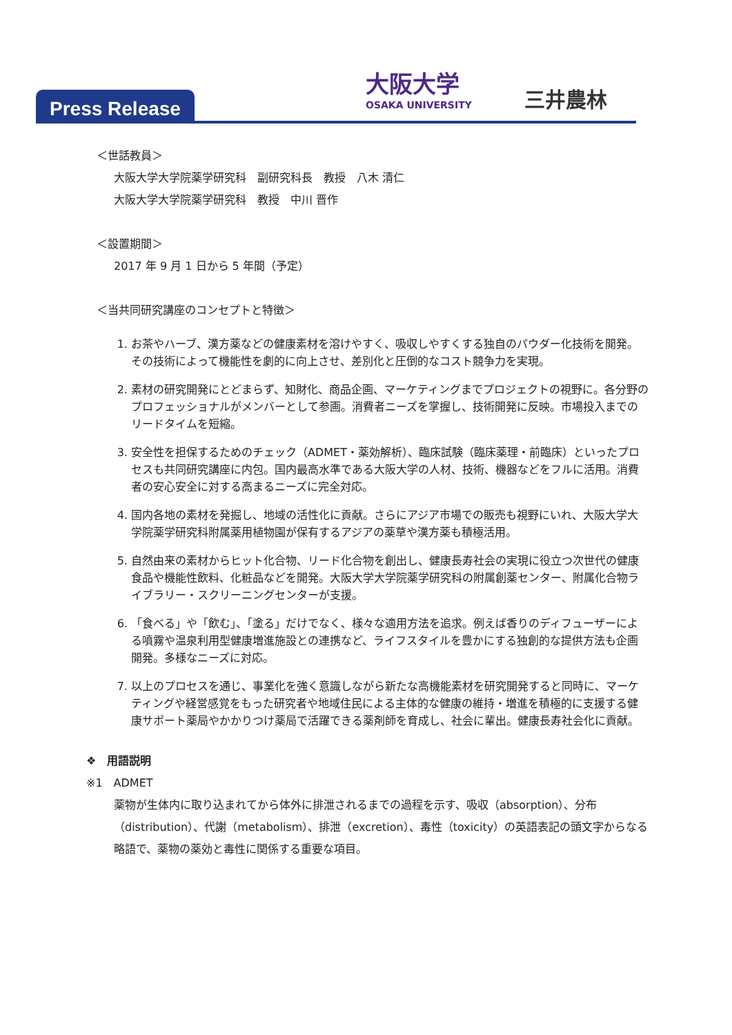Press Release
大阪大学
OSAKA UNIVERSITY
三井農林
＜世話教員＞
大阪大学大学院薬学研究科　副研究科長　教授　八木 清仁
大阪大学大学院薬学研究科　教授　中川 晋作
＜設置期間＞
2017 年 9 月 1 日から 5 年間（予定）
＜当共同研究講座のコンセプトと特徴＞
1. お茶やハーブ、漢方薬などの健康素材を溶けやすく、吸収しやすくする独自のパウダー化技術を開発。その技術によって機能性を劇的に向上させ、差別化と圧倒的なコスト競争力を実現。
2. 素材の研究開発にとどまらず、知財化、商品企画、マーケティングまでプロジェクトの視野に。各分野のプロフェッショナルがメンバーとして参画。消費者ニーズを掌握し、技術開発に反映。市場投入までのリードタイムを短縮。
3. 安全性を担保するためのチェック（ADMET・薬効解析）、臨床試験（臨床薬理・前臨床）といったプロセスも共同研究講座に内包。国内最高水準である大阪大学の人材、技術、機器などをフルに活用。消費者の安心安全に対する高まるニーズに完全対応。
4. 国内各地の素材を発掘し、地域の活性化に貢献。さらにアジア市場での販売も視野にいれ、大阪大学大学院薬学研究科附属薬用植物園が保有するアジアの薬草や漢方薬も積極活用。
5. 自然由来の素材からヒット化合物、リード化合物を創出し、健康長寿社会の実現に役立つ次世代の健康食品や機能性飲料、化粧品などを開発。大阪大学大学院薬学研究科の附属創薬センター、附属化合物ライブラリー・スクリーニングセンターが支援。
6. 「食べる」や「飲む」、「塗る」だけでなく、様々な適用方法を追求。例えば香りのディフューザーによる噴霧や温泉利用型健康増進施設との連携など、ライフスタイルを豊かにする独創的な提供方法も企画開発。多様なニーズに対応。
7. 以上のプロセスを通じ、事業化を強く意識しながら新たな高機能素材を研究開発すると同時に、マーケティングや経営感覚をもった研究者や地域住民による主体的な健康の維持・増進を積極的に支援する健康サポート薬局やかかりつけ薬局で活躍できる薬剤師を育成し、社会に輩出。健康長寿社会化に貢献。
❖　用語説明
※1　ADMET
薬物が生体内に取り込まれてから体外に排泄されるまでの過程を示す、吸収（absorption）、分布（distribution）、代謝（metabolism）、排泄（excretion）、毒性（toxicity）の英語表記の頭文字からなる略語で、薬物の薬効と毒性に関係する重要な項目。